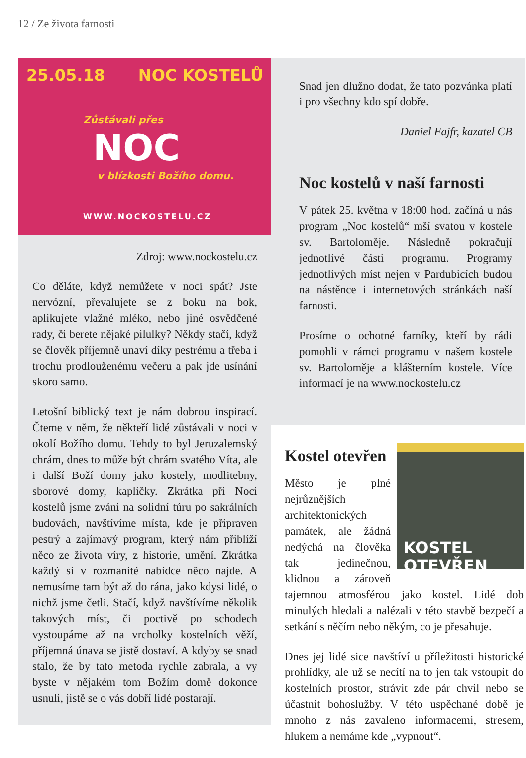12 / Ze života farnosti
25.05.18 NOC KOSTELŮ
Zůstávali přes
NOC
v blízkosti Božího domu.
WWW.NOCKOSTELU.CZ
Zdroj: www.nockostelu.cz
Co děláte, když nemůžete v noci spát? Jste nervózní, převalujete se z boku na bok, aplikujete vlažné mléko, nebo jiné osvědčené rady, či berete nějaké pilulky? Někdy stačí, když se člověk příjemně unaví díky pestrému a třeba i trochu prodlouženému večeru a pak jde usínání skoro samo.
Letošní biblický text je nám dobrou inspirací. Čteme v něm, že někteří lidé zůstávali v noci v okolí Božího domu. Tehdy to byl Jeruzalemský chrám, dnes to může být chrám svatého Víta, ale i další Boží domy jako kostely, modlitebny, sborové domy, kapličky. Zkrátka při Noci kostelů jsme zváni na solidní túru po sakrálních budovách, navštívíme místa, kde je připraven pestrý a zajímavý program, který nám přiblíží něco ze života víry, z historie, umění. Zkrátka každý si v rozmanité nabídce něco najde. A nemusíme tam být až do rána, jako kdysi lidé, o nichž jsme četli. Stačí, když navštívíme několik takových míst, či poctivě po schodech vystoupáme až na vrcholky kostelních věží, příjemná únava se jistě dostaví. A kdyby se snad stalo, že by tato metoda rychle zabrala, a vy byste v nějakém tom Božím domě dokonce usnuli, jistě se o vás dobří lidé postarají.
Snad jen dlužno dodat, že tato pozvánka platí i pro všechny kdo spí dobře.
Daniel Fajfr, kazatel CB
Noc kostelů v naší farnosti
V pátek 25. května v 18:00 hod. začíná u nás program „Noc kostelů“ mší svatou v kostele sv. Bartoloměje. Následně pokračují jednotlivé části programu. Programy jednotlivých míst nejen v Pardubicích budou na nástěnce i internetových stránkách naší farnosti.
Prosíme o ochotné farníky, kteří by rádi pomohli v rámci programu v našem kostele sv. Bartoloměje a klášterním kostele. Více informací je na www.nockostelu.cz
KOSTEL
OTEVŘEN
Kostel otevřen
Město je plné nejrůznějších architektonických památek, ale žádná nedýchá na člověka tak jedinečnou, klidnou a zároveň tajemnou atmosférou jako kostel. Lidé dob minulých hledali a nalézali v této stavbě bezpečí a setkání s něčím nebo někým, co je přesahuje.
Dnes jej lidé sice navštíví u příležitosti historické prohlídky, ale už se necítí na to jen tak vstoupit do kostelních prostor, strávit zde pár chvil nebo se účastnit bohoslužby. V této uspěchané době je mnoho z nás zavaleno informacemi, stresem, hlukem a nemáme kde „vypnout“.